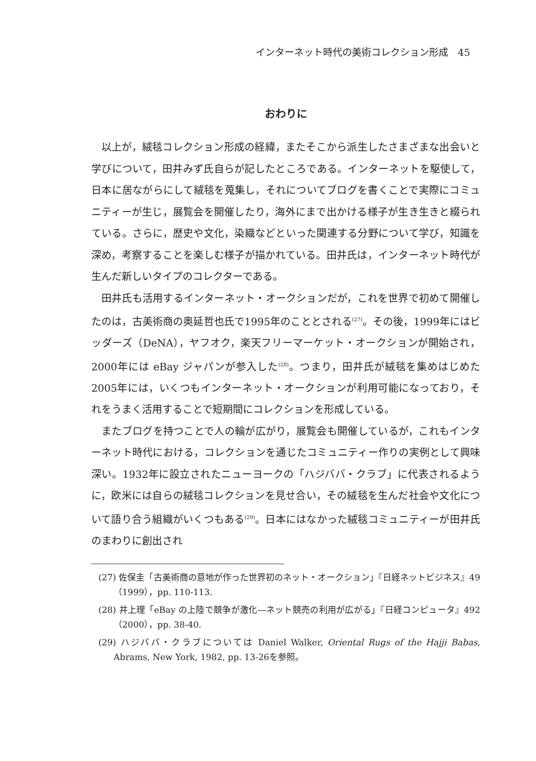インターネット時代の美術コレクション形成　45
おわりに
以上が，絨毯コレクション形成の経緯，またそこから派生したさまざまな出会いと学びについて，田井みず氏自らが記したところである。インターネットを駆使して，日本に居ながらにして絨毯を蒐集し，それについてブログを書くことで実際にコミュニティーが生じ，展覧会を開催したり，海外にまで出かける様子が生き生きと綴られている。さらに，歴史や文化，染織などといった関連する分野について学び，知識を深め，考察することを楽しむ様子が描かれている。田井氏は，インターネット時代が生んだ新しいタイプのコレクターである。
田井氏も活用するインターネット・オークションだが，これを世界で初めて開催したのは，古美術商の奥延哲也氏で1995年のこととされる<sup>(27)</sup>。その後，1999年にはビッダーズ（DeNA），ヤフオク，楽天フリーマーケット・オークションが開始され，2000年には eBay ジャパンが参入した<sup>(28)</sup>。つまり，田井氏が絨毯を集めはじめた2005年には，いくつもインターネット・オークションが利用可能になっており，それをうまく活用することで短期間にコレクションを形成している。
またブログを持つことで人の輪が広がり，展覧会も開催しているが，これもインターネット時代における，コレクションを通じたコミュニティー作りの実例として興味深い。1932年に設立されたニューヨークの「ハジババ・クラブ」に代表されるように，欧米には自らの絨毯コレクションを見せ合い，その絨毯を生んだ社会や文化について語り合う組織がいくつもある<sup>(29)</sup>。日本にはなかった絨毯コミュニティーが田井氏のまわりに創出され
(27) 佐保圭「古美術商の意地が作った世界初のネット・オークション」『日経ネットビジネス』49（1999），pp. 110-113.
(28) 井上理「eBay の上陸で競争が激化―ネット競売の利用が広がる」『日経コンピュータ』492（2000），pp. 38-40.
(29) ハジババ・クラブについては Daniel Walker, Oriental Rugs of the Hajji Babas, Abrams, New York, 1982, pp. 13-26を参照。